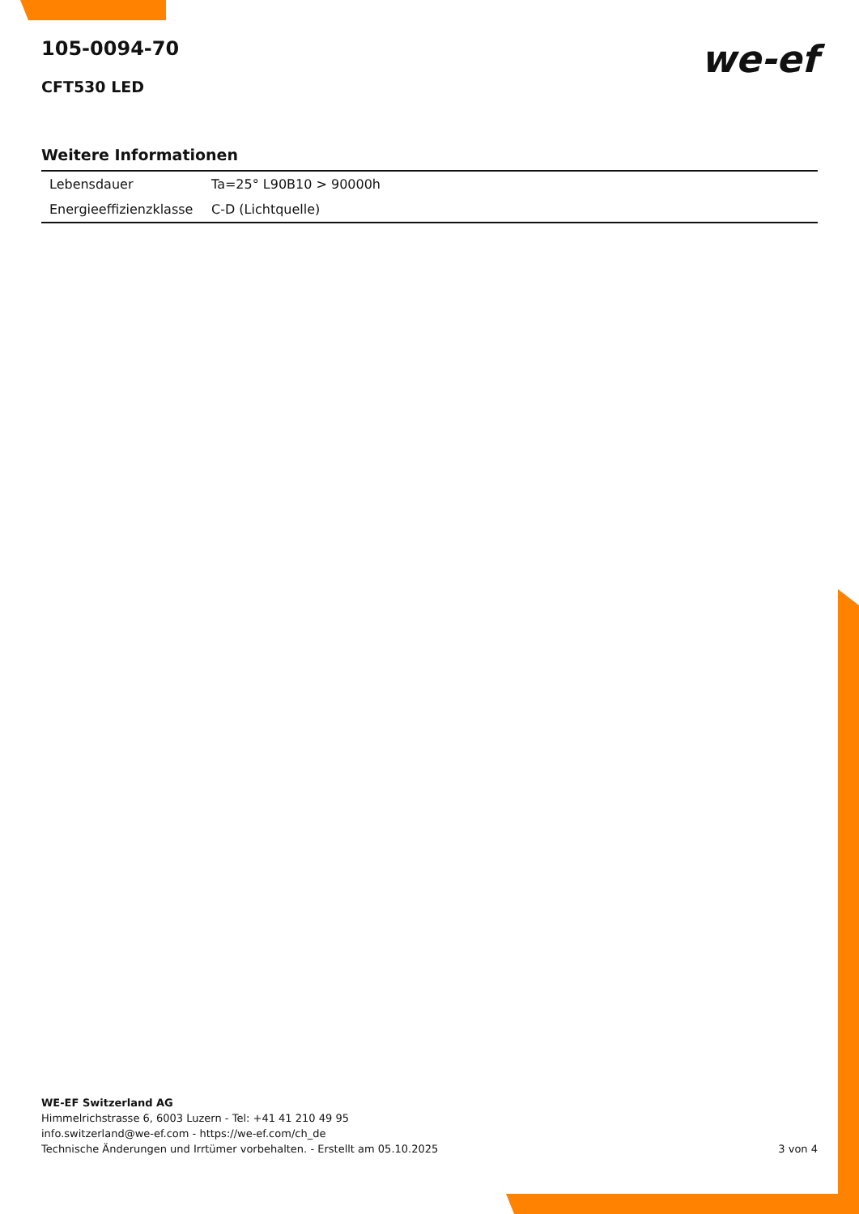105-0094-70
CFT530 LED
we-ef
Weitere Informationen
| Lebensdauer | Ta=25° L90B10 > 90000h |
| Energieeffizienzklasse | C-D (Lichtquelle) |
WE-EF Switzerland AG
Himmelrichstrasse 6, 6003 Luzern - Tel: +41 41 210 49 95
info.switzerland@we-ef.com - https://we-ef.com/ch_de
Technische Änderungen und Irrtümer vorbehalten. - Erstellt am 05.10.2025
3 von 4